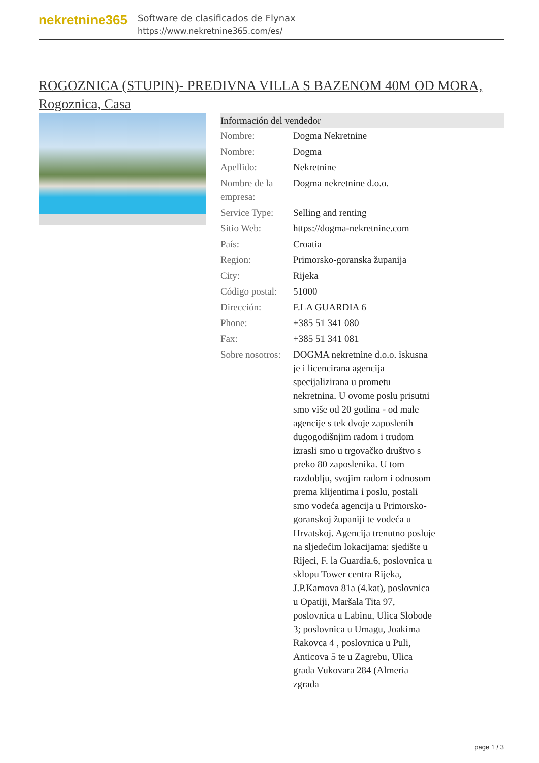nekretnine365
Software de clasificados de Flynax
https://www.nekretnine365.com/es/
ROGOZNICA (STUPIN)- PREDIVNA VILLA S BAZENOM 40M OD MORA, Rogoznica, Casa
| Información del vendedor | |
| --- | --- |
| Nombre: | Dogma Nekretnine |
| Nombre: | Dogma |
| Apellido: | Nekretnine |
| Nombre de la empresa: | Dogma nekretnine d.o.o. |
| Service Type: | Selling and renting |
| Sitio Web: | https://dogma-nekretnine.com |
| País: | Croatia |
| Region: | Primorsko-goranska županija |
| City: | Rijeka |
| Código postal: | 51000 |
| Dirección: | F.LA GUARDIA 6 |
| Phone: | +385 51 341 080 |
| Fax: | +385 51 341 081 |
| Sobre nosotros: | DOGMA nekretnine d.o.o. iskusna je i licencirana agencija specijalizirana u prometu nekretnina. U ovome poslu prisutni smo više od 20 godina - od male agencije s tek dvoje zaposlenih dugogodišnjim radom i trudom izrasli smo u trgovačko društvo s preko 80 zaposlenika. U tom razdoblju, svojim radom i odnosom prema klijentima i poslu, postali smo vodeća agencija u Primorsko-goranskoj županiji te vodeća u Hrvatskoj. Agencija trenutno posluje na sljedećim lokacijama: sjedište u Rijeci, F. la Guardia.6, poslovnica u sklopu Tower centra Rijeka, J.P.Kamova 81a (4.kat), poslovnica u Opatiji, Maršala Tita 97, poslovnica u Labinu, Ulica Slobode 3; poslovnica u Umagu, Joakima Rakovca 4 , poslovnica u Puli, Anticova 5 te u Zagrebu, Ulica grada Vukovara 284 (Almeria zgrada |
page 1 / 3